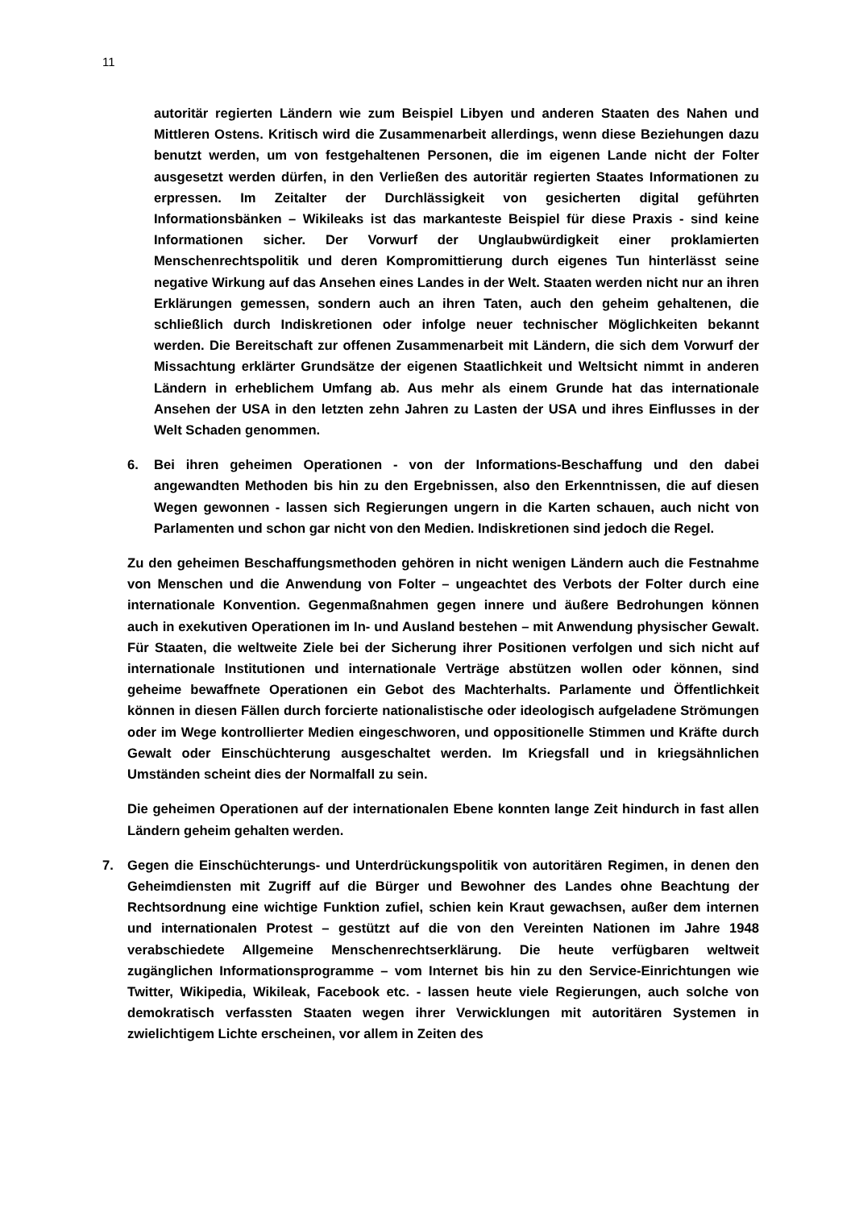11
autoritär regierten Ländern wie zum Beispiel Libyen und anderen Staaten des Nahen und Mittleren Ostens. Kritisch wird die Zusammenarbeit allerdings, wenn diese Beziehungen dazu benutzt werden, um von festgehaltenen Personen, die im eigenen Lande nicht der Folter ausgesetzt werden dürfen, in den Verließen des autoritär regierten Staates Informationen zu erpressen. Im Zeitalter der Durchlässigkeit von gesicherten digital geführten Informationsbänken – Wikileaks ist das markanteste Beispiel für diese Praxis - sind keine Informationen sicher. Der Vorwurf der Unglaubwürdigkeit einer proklamierten Menschenrechtspolitik und deren Kompromittierung durch eigenes Tun hinterlässt seine negative Wirkung auf das Ansehen eines Landes in der Welt. Staaten werden nicht nur an ihren Erklärungen gemessen, sondern auch an ihren Taten, auch den geheim gehaltenen, die schließlich durch Indiskretionen oder infolge neuer technischer Möglichkeiten bekannt werden. Die Bereitschaft zur offenen Zusammenarbeit mit Ländern, die sich dem Vorwurf der Missachtung erklärter Grundsätze der eigenen Staatlichkeit und Weltsicht nimmt in anderen Ländern in erheblichem Umfang ab. Aus mehr als einem Grunde hat das internationale Ansehen der USA in den letzten zehn Jahren zu Lasten der USA und ihres Einflusses in der Welt Schaden genommen.
6. Bei ihren geheimen Operationen - von der Informations-Beschaffung und den dabei angewandten Methoden bis hin zu den Ergebnissen, also den Erkenntnissen, die auf diesen Wegen gewonnen - lassen sich Regierungen ungern in die Karten schauen, auch nicht von Parlamenten und schon gar nicht von den Medien. Indiskretionen sind jedoch die Regel.
Zu den geheimen Beschaffungsmethoden gehören in nicht wenigen Ländern auch die Festnahme von Menschen und die Anwendung von Folter – ungeachtet des Verbots der Folter durch eine internationale Konvention. Gegenmaßnahmen gegen innere und äußere Bedrohungen können auch in exekutiven Operationen im In- und Ausland bestehen – mit Anwendung physischer Gewalt. Für Staaten, die weltweite Ziele bei der Sicherung ihrer Positionen verfolgen und sich nicht auf internationale Institutionen und internationale Verträge abstützen wollen oder können, sind geheime bewaffnete Operationen ein Gebot des Machterhalts. Parlamente und Öffentlichkeit können in diesen Fällen durch forcierte nationalistische oder ideologisch aufgeladene Strömungen oder im Wege kontrollierter Medien eingeschworen, und oppositionelle Stimmen und Kräfte durch Gewalt oder Einschüchterung ausgeschaltet werden. Im Kriegsfall und in kriegsähnlichen Umständen scheint dies der Normalfall zu sein.
Die geheimen Operationen auf der internationalen Ebene konnten lange Zeit hindurch in fast allen Ländern geheim gehalten werden.
7. Gegen die Einschüchterungs- und Unterdrückungspolitik von autoritären Regimen, in denen den Geheimdiensten mit Zugriff auf die Bürger und Bewohner des Landes ohne Beachtung der Rechtsordnung eine wichtige Funktion zufiel, schien kein Kraut gewachsen, außer dem internen und internationalen Protest – gestützt auf die von den Vereinten Nationen im Jahre 1948 verabschiedete Allgemeine Menschenrechtserklärung. Die heute verfügbaren weltweit zugänglichen Informationsprogramme – vom Internet bis hin zu den Service-Einrichtungen wie Twitter, Wikipedia, Wikileak, Facebook etc. - lassen heute viele Regierungen, auch solche von demokratisch verfassten Staaten wegen ihrer Verwicklungen mit autoritären Systemen in zwielichtigem Lichte erscheinen, vor allem in Zeiten des